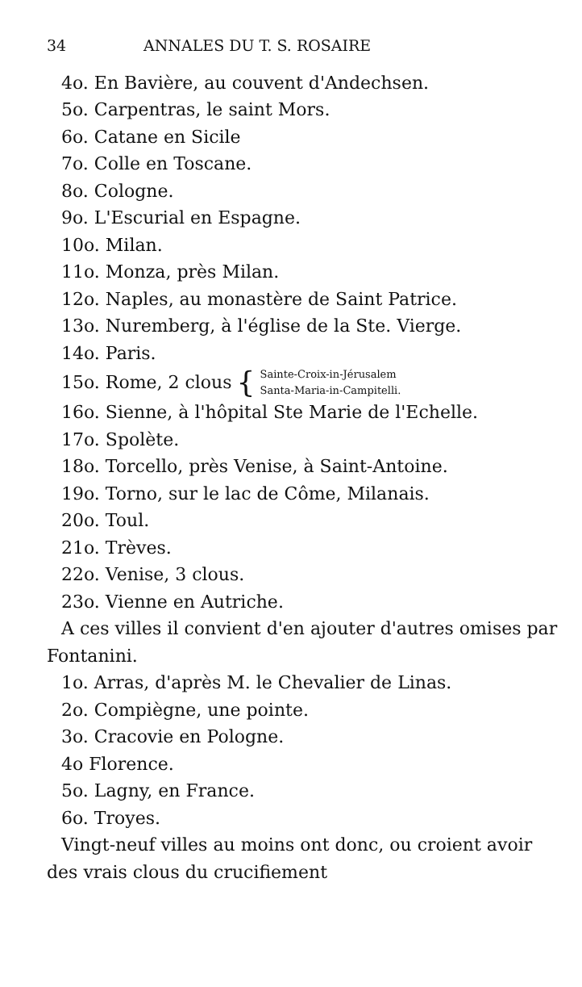34 ANNALES DU T. S. ROSAIRE
4o. En Bavière, au couvent d'Andechsen.
5o. Carpentras, le saint Mors.
6o. Catane en Sicile
7o. Colle en Toscane.
8o. Cologne.
9o. L'Escurial en Espagne.
10o. Milan.
11o. Monza, près Milan.
12o. Naples, au monastère de Saint Patrice.
13o. Nuremberg, à l'église de la Ste. Vierge.
14o. Paris.
15o. Rome, 2 clous { Sainte-Croix-in-Jérusalem
Santa-Maria-in-Campitelli.
16o. Sienne, à l'hôpital Ste Marie de l'Echelle.
17o. Spolète.
18o. Torcello, près Venise, à Saint-Antoine.
19o. Torno, sur le lac de Côme, Milanais.
20o. Toul.
21o. Trèves.
22o. Venise, 3 clous.
23o. Vienne en Autriche.
A ces villes il convient d'en ajouter d'autres omises par Fontanini.
1o. Arras, d'après M. le Chevalier de Linas.
2o. Compiègne, une pointe.
3o. Cracovie en Pologne.
4o Florence.
5o. Lagny, en France.
6o. Troyes.
Vingt-neuf villes au moins ont donc, ou croient avoir des vrais clous du crucifiement